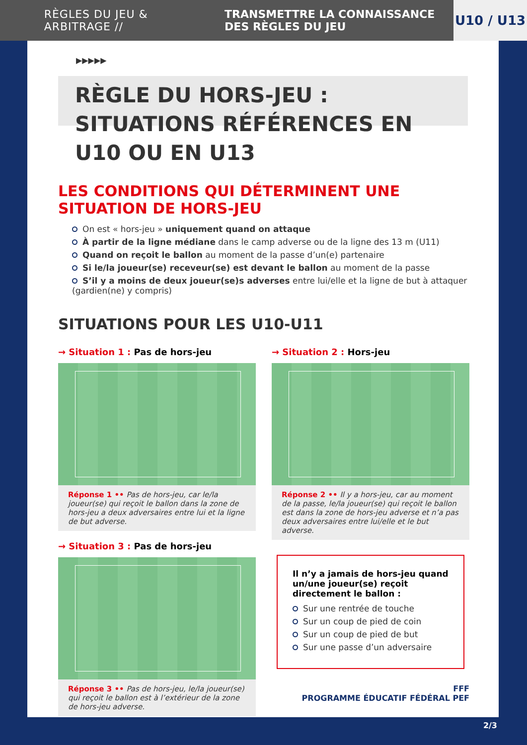RÈGLES DU JEU & ARBITRAGE //
TRANSMETTRE LA CONNAISSANCE DES RÈGLES DU JEU
U10 / U13
▶▶▶▶▶
RÈGLE DU HORS-JEU : SITUATIONS RÉFÉRENCES EN U10 OU EN U13
LES CONDITIONS QUI DÉTERMINENT UNE SITUATION DE HORS-JEU
On est « hors-jeu » uniquement quand on attaque
À partir de la ligne médiane dans le camp adverse ou de la ligne des 13 m (U11)
Quand on reçoit le ballon au moment de la passe d’un(e) partenaire
Si le/la joueur(se) receveur(se) est devant le ballon au moment de la passe
S’il y a moins de deux joueur(se)s adverses entre lui/elle et la ligne de but à attaquer (gardien(ne) y compris)
SITUATIONS POUR LES U10-U11
→ Situation 1 : Pas de hors-jeu
Réponse 1 •• Pas de hors-jeu, car le/la joueur(se) qui reçoit le ballon dans la zone de hors-jeu a deux adversaires entre lui et la ligne de but adverse.
→ Situation 3 : Pas de hors-jeu
Réponse 3 •• Pas de hors-jeu, le/la joueur(se) qui reçoit le ballon est à l’extérieur de la zone de hors-jeu adverse.
→ Situation 2 : Hors-jeu
Réponse 2 •• Il y a hors-jeu, car au moment de la passe, le/la joueur(se) qui reçoit le ballon est dans la zone de hors-jeu adverse et n’a pas deux adversaires entre lui/elle et le but adverse.
Il n’y a jamais de hors-jeu quand un/une joueur(se) reçoit directement le ballon :
Sur une rentrée de touche
Sur un coup de pied de coin
Sur un coup de pied de but
Sur une passe d’un adversaire
FFF
PROGRAMME ÉDUCATIF FÉDÉRAL PEF
2/3